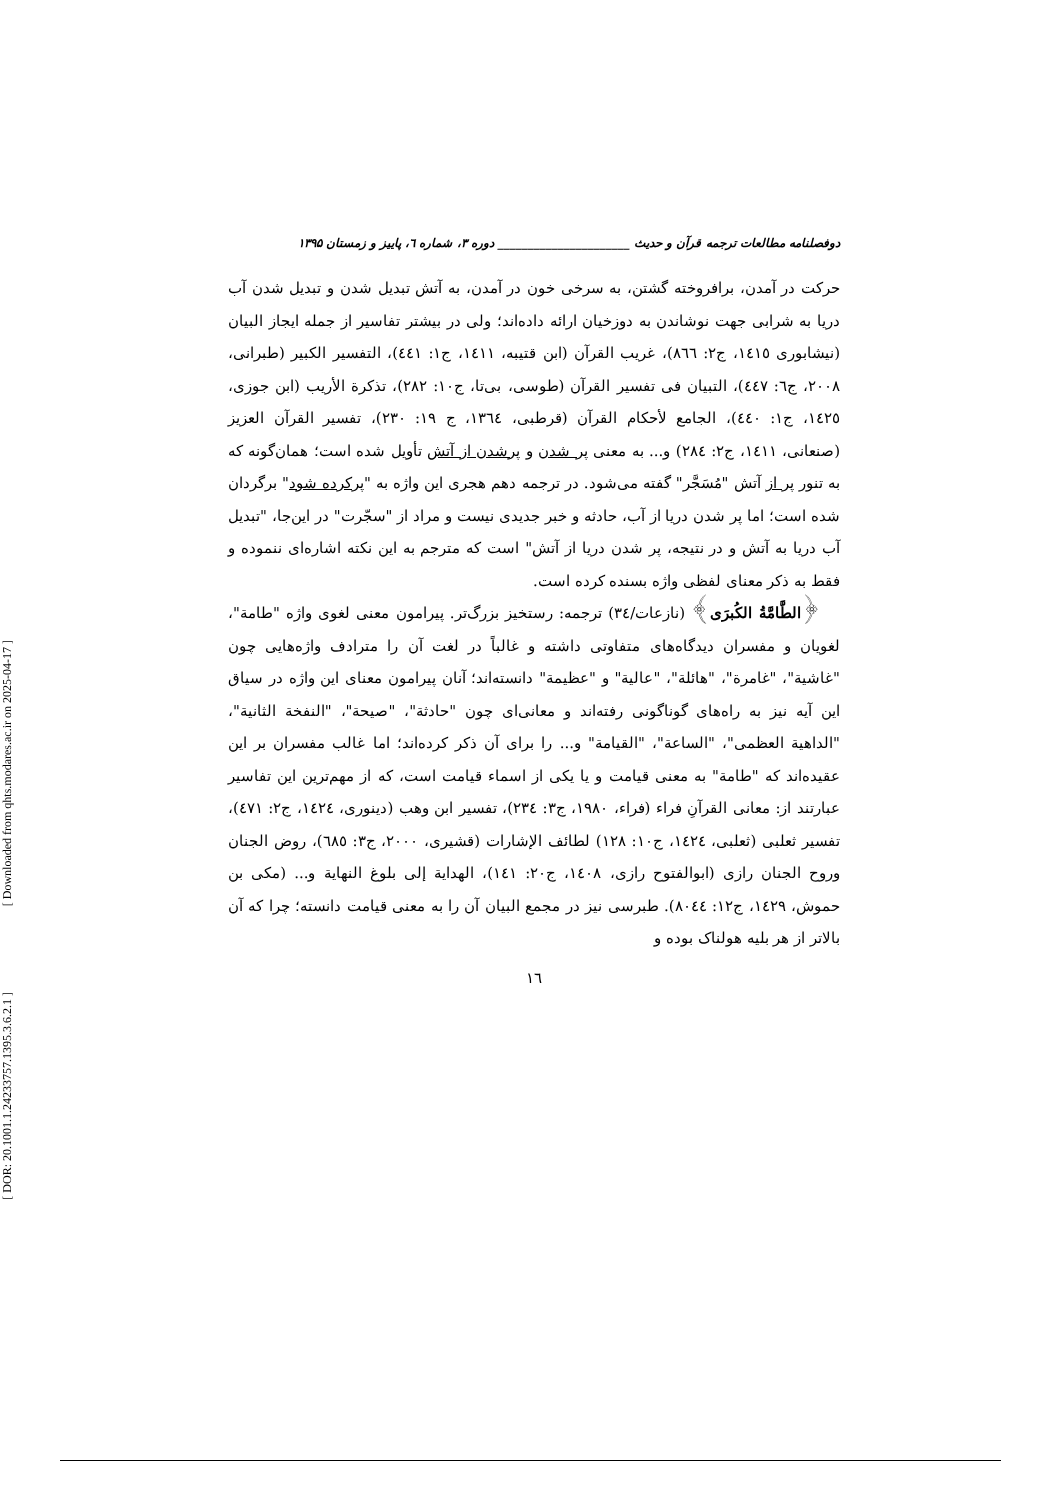[ Downloaded from qhts.modares.ac.ir on 2025-04-17 ]
[ DOR: 20.1001.1.24233757.1395.3.6.2.1 ]
دوفصلنامه مطالعات ترجمه قرآن و حدیث ______________________ دوره ۳، شماره ٦، پاییز و زمستان ۱۳۹۵
حرکت در آمدن، برافروخته گشتن، به سرخی خون در آمدن، به آتش تبدیل شدن و تبدیل شدن آب دریا به شرابی جهت نوشاندن به دوزخیان ارائه داده‌اند؛ ولی در بیشتر تفاسیر از جمله ایجاز البیان (نیشابوری ١٤١٥، ج٢: ٨٦٦)، غریب القرآن (ابن قتیبه، ١٤١١، ج١: ٤٤١)، التفسیر الکبیر (طبرانی، ٢٠٠٨، ج٦: ٤٤٧)، التبیان فی تفسیر القرآن (طوسی، بی‌تا، ج١٠: ٢٨٢)، تذکرة الأریب (ابن جوزی، ١٤٢٥، ج١: ٤٤٠)، الجامع لأحکام القرآن (قرطبی، ١٣٦٤، ج ١٩: ٢٣٠)، تفسیر القرآن العزیز (صنعانی، ١٤١١، ج٢: ٢٨٤) و... به معنی پر شدن و پرشدن از آتش تأویل شده است؛ همان‌گونه که به تنور پر از آتش "مُسَجَّر" گفته می‌شود. در ترجمه دهم هجری این واژه به "پرکرده شود" برگردان شده است؛ اما پر شدن دریا از آب، حادثه و خبر جدیدی نیست و مراد از "سجّرت" در این‌جا، "تبدیل آب دریا به آتش و در نتیجه، پر شدن دریا از آتش" است که مترجم به این نکته اشاره‌ای ننموده و فقط به ذکر معنای لفظی واژه بسنده کرده است.
﴿الطَّامَّةُ الکُبرَی﴾ (نازعات/٣٤) ترجمه: رستخیز بزرگ‌تر. پیرامون معنی لغوی واژه "طامة"، لغویان و مفسران دیدگاه‌های متفاوتی داشته و غالباً در لغت آن را مترادف واژه‌هایی چون "غاشیة"، "غامرة"، "هائلة"، "عالیة" و "عظیمة" دانسته‌اند؛ آنان پیرامون معنای این واژه در سیاق این آیه نیز به راه‌های گوناگونی رفته‌اند و معانی‌ای چون "حادثة"، "صیحة"، "النفخة الثانیة"، "الداهیة العظمی"، "الساعة"، "القیامة" و... را برای آن ذکر کرده‌اند؛ اما غالب مفسران بر این عقیده‌اند که "طامة" به معنی قیامت و یا یکی از اسماء قیامت است، که از مهم‌ترین این تفاسیر عبارتند از: معانی القرآنِ فراء (فراء، ١٩٨٠، ج٣: ٢٣٤)، تفسیر ابن وهب (دینوری، ١٤٢٤، ج٢: ٤٧١)، تفسیر ثعلبی (ثعلبی، ١٤٢٤، ج١٠: ١٢٨) لطائف الإشارات (قشیری، ٢٠٠٠، ج٣: ٦٨٥)، روض الجنان وروح الجنان رازی (ابوالفتوح رازی، ١٤٠٨، ج٢٠: ١٤١)، الهدایة إلی بلوغ النهایة و... (مکی بن حموش، ١٤٢٩، ج١٢: ٨٠٤٤). طبرسی نیز در مجمع البیان آن را به معنی قیامت دانسته؛ چرا که آن بالاتر از هر بلیه هولناک بوده و
١٦